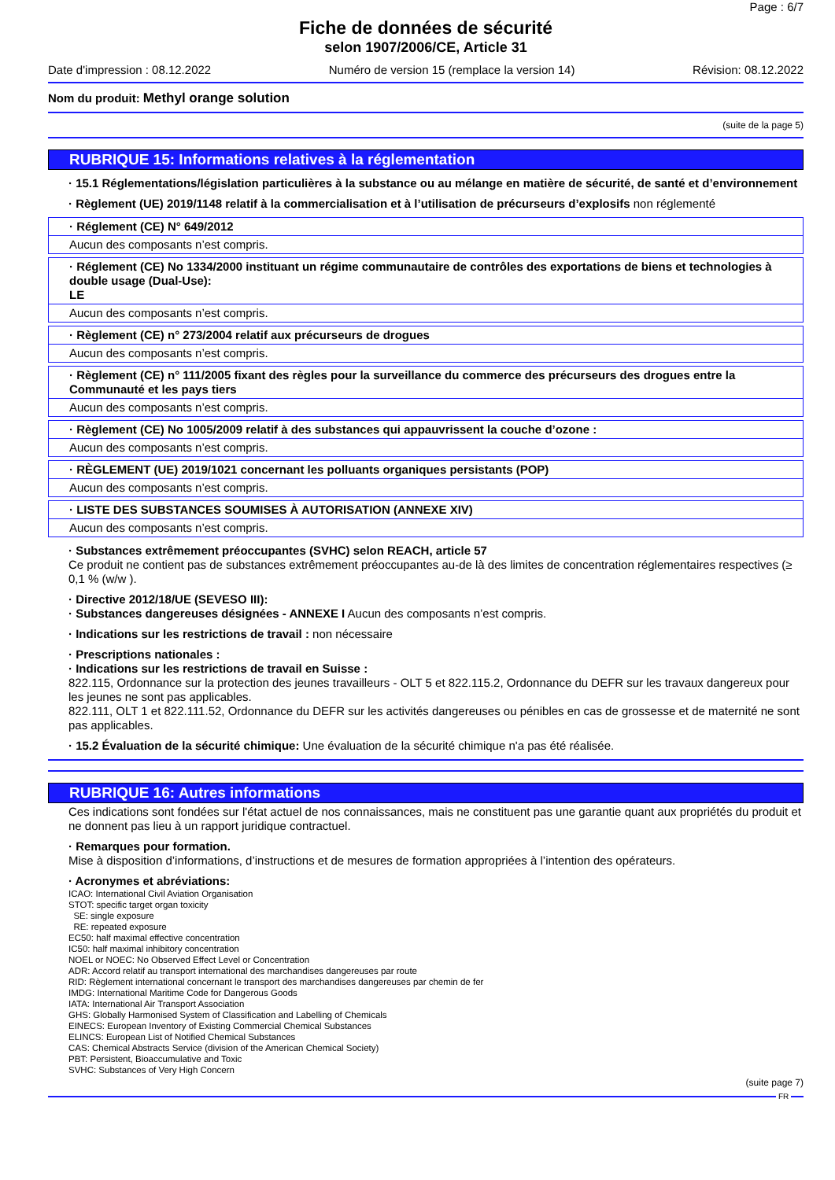Page : 6/7
Fiche de données de sécurité
selon 1907/2006/CE, Article 31
Date d'impression : 08.12.2022 Numéro de version 15 (remplace la version 14) Révision: 08.12.2022
Nom du produit: Methyl orange solution
(suite de la page 5)
RUBRIQUE 15: Informations relatives à la réglementation
· 15.1 Réglementations/législation particulières à la substance ou au mélange en matière de sécurité, de santé et d’environnement
· Règlement (UE) 2019/1148 relatif à la commercialisation et à l’utilisation de précurseurs d’explosifs non réglementé
· Réglement (CE) N° 649/2012
Aucun des composants n’est compris.
· Réglement (CE) No 1334/2000 instituant un régime communautaire de contrôles des exportations de biens et technologies à double usage (Dual-Use):
LE
Aucun des composants n’est compris.
· Règlement (CE) n° 273/2004 relatif aux précurseurs de drogues
Aucun des composants n’est compris.
· Règlement (CE) n° 111/2005 fixant des règles pour la surveillance du commerce des précurseurs des drogues entre la Communauté et les pays tiers
Aucun des composants n’est compris.
· Règlement (CE) No 1005/2009 relatif à des substances qui appauvrissent la couche d’ozone :
Aucun des composants n’est compris.
· RÈGLEMENT (UE) 2019/1021 concernant les polluants organiques persistants (POP)
Aucun des composants n’est compris.
· LISTE DES SUBSTANCES SOUMISES À AUTORISATION (ANNEXE XIV)
Aucun des composants n’est compris.
· Substances extrêmement préoccupantes (SVHC) selon REACH, article 57
Ce produit ne contient pas de substances extrêmement préoccupantes au-de là des limites de concentration réglementaires respectives (≥ 0,1 % (w/w ).
· Directive 2012/18/UE (SEVESO III):
· Substances dangereuses désignées - ANNEXE I Aucun des composants n’est compris.
· Indications sur les restrictions de travail : non nécessaire
· Prescriptions nationales :
· Indications sur les restrictions de travail en Suisse :
822.115, Ordonnance sur la protection des jeunes travailleurs - OLT 5 et 822.115.2, Ordonnance du DEFR sur les travaux dangereux pour les jeunes ne sont pas applicables.
822.111, OLT 1 et 822.111.52, Ordonnance du DEFR sur les activités dangereuses ou pénibles en cas de grossesse et de maternité ne sont pas applicables.
· 15.2 Évaluation de la sécurité chimique: Une évaluation de la sécurité chimique n'a pas été réalisée.
RUBRIQUE 16: Autres informations
Ces indications sont fondées sur l'état actuel de nos connaissances, mais ne constituent pas une garantie quant aux propriétés du produit et ne donnent pas lieu à un rapport juridique contractuel.
· Remarques pour formation.
Mise à disposition d’informations, d’instructions et de mesures de formation appropriées à l’intention des opérateurs.
· Acronymes et abréviations:
ICAO: International Civil Aviation Organisation
STOT: specific target organ toxicity
SE: single exposure
RE: repeated exposure
EC50: half maximal effective concentration
IC50: half maximal inhibitory concentration
NOEL or NOEC: No Observed Effect Level or Concentration
ADR: Accord relatif au transport international des marchandises dangereuses par route
RID: Règlement international concernant le transport des marchandises dangereuses par chemin de fer
IMDG: International Maritime Code for Dangerous Goods
IATA: International Air Transport Association
GHS: Globally Harmonised System of Classification and Labelling of Chemicals
EINECS: European Inventory of Existing Commercial Chemical Substances
ELINCS: European List of Notified Chemical Substances
CAS: Chemical Abstracts Service (division of the American Chemical Society)
PBT: Persistent, Bioaccumulative and Toxic
SVHC: Substances of Very High Concern
(suite page 7)
FR